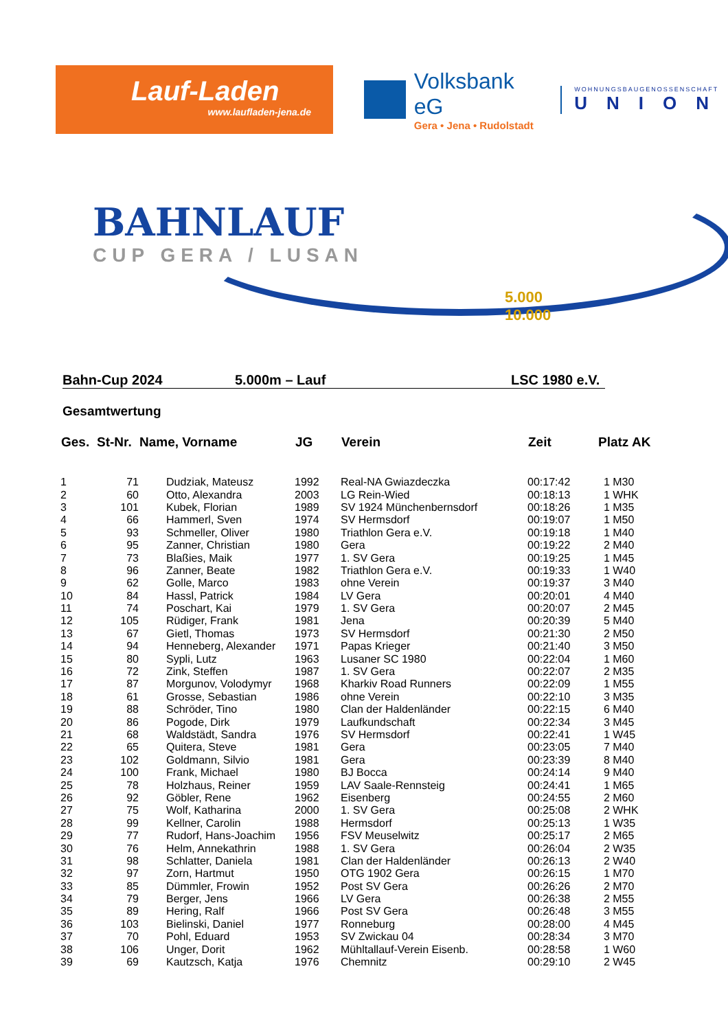Lauf-Laden
www.laufladen-jena.de
Volksbank eG
Gera • Jena • Rudolstadt
WOHNUNGSBAUGENOSSENSCHAFT
UNION
BAHNLAUF
CUP GERA / LUSAN
5.000
10.000
Bahn-Cup 2024 5.000m – Lauf LSC 1980 e.V.
Gesamtwertung
| Ges. | St-Nr. | Name, Vorname | JG | Verein | Zeit | Platz AK |
| --- | --- | --- | --- | --- | --- | --- |
| 1 | 71 | Dudziak, Mateusz | 1992 | Real-NA Gwiazdeczka | 00:17:42 | 1 M30 |
| 2 | 60 | Otto, Alexandra | 2003 | LG Rein-Wied | 00:18:13 | 1 WHK |
| 3 | 101 | Kubek, Florian | 1989 | SV 1924 Münchenbernsdorf | 00:18:26 | 1 M35 |
| 4 | 66 | Hammerl, Sven | 1974 | SV Hermsdorf | 00:19:07 | 1 M50 |
| 5 | 93 | Schmeller, Oliver | 1980 | Triathlon Gera e.V. | 00:19:18 | 1 M40 |
| 6 | 95 | Zanner, Christian | 1980 | Gera | 00:19:22 | 2 M40 |
| 7 | 73 | Blaßies, Maik | 1977 | 1. SV Gera | 00:19:25 | 1 M45 |
| 8 | 96 | Zanner, Beate | 1982 | Triathlon Gera e.V. | 00:19:33 | 1 W40 |
| 9 | 62 | Golle, Marco | 1983 | ohne Verein | 00:19:37 | 3 M40 |
| 10 | 84 | Hassl, Patrick | 1984 | LV Gera | 00:20:01 | 4 M40 |
| 11 | 74 | Poschart, Kai | 1979 | 1. SV Gera | 00:20:07 | 2 M45 |
| 12 | 105 | Rüdiger, Frank | 1981 | Jena | 00:20:39 | 5 M40 |
| 13 | 67 | Gietl, Thomas | 1973 | SV Hermsdorf | 00:21:30 | 2 M50 |
| 14 | 94 | Henneberg, Alexander | 1971 | Papas Krieger | 00:21:40 | 3 M50 |
| 15 | 80 | Sypli, Lutz | 1963 | Lusaner SC 1980 | 00:22:04 | 1 M60 |
| 16 | 72 | Zink, Steffen | 1987 | 1. SV Gera | 00:22:07 | 2 M35 |
| 17 | 87 | Morgunov, Volodymyr | 1968 | Kharkiv Road Runners | 00:22:09 | 1 M55 |
| 18 | 61 | Grosse, Sebastian | 1986 | ohne Verein | 00:22:10 | 3 M35 |
| 19 | 88 | Schröder, Tino | 1980 | Clan der Haldenländer | 00:22:15 | 6 M40 |
| 20 | 86 | Pogode, Dirk | 1979 | Laufkundschaft | 00:22:34 | 3 M45 |
| 21 | 68 | Waldstädt, Sandra | 1976 | SV Hermsdorf | 00:22:41 | 1 W45 |
| 22 | 65 | Quitera, Steve | 1981 | Gera | 00:23:05 | 7 M40 |
| 23 | 102 | Goldmann, Silvio | 1981 | Gera | 00:23:39 | 8 M40 |
| 24 | 100 | Frank, Michael | 1980 | BJ Bocca | 00:24:14 | 9 M40 |
| 25 | 78 | Holzhaus, Reiner | 1959 | LAV Saale-Rennsteig | 00:24:41 | 1 M65 |
| 26 | 92 | Göbler, Rene | 1962 | Eisenberg | 00:24:55 | 2 M60 |
| 27 | 75 | Wolf, Katharina | 2000 | 1. SV Gera | 00:25:08 | 2 WHK |
| 28 | 99 | Kellner, Carolin | 1988 | Hermsdorf | 00:25:13 | 1 W35 |
| 29 | 77 | Rudorf, Hans-Joachim | 1956 | FSV Meuselwitz | 00:25:17 | 2 M65 |
| 30 | 76 | Helm, Annekathrin | 1988 | 1. SV Gera | 00:26:04 | 2 W35 |
| 31 | 98 | Schlatter, Daniela | 1981 | Clan der Haldenländer | 00:26:13 | 2 W40 |
| 32 | 97 | Zorn, Hartmut | 1950 | OTG 1902 Gera | 00:26:15 | 1 M70 |
| 33 | 85 | Dümmler, Frowin | 1952 | Post SV Gera | 00:26:26 | 2 M70 |
| 34 | 79 | Berger, Jens | 1966 | LV Gera | 00:26:38 | 2 M55 |
| 35 | 89 | Hering, Ralf | 1966 | Post SV Gera | 00:26:48 | 3 M55 |
| 36 | 103 | Bielinski, Daniel | 1977 | Ronneburg | 00:28:00 | 4 M45 |
| 37 | 70 | Pohl, Eduard | 1953 | SV Zwickau 04 | 00:28:34 | 3 M70 |
| 38 | 106 | Unger, Dorit | 1962 | Mühltallauf-Verein Eisenb. | 00:28:58 | 1 W60 |
| 39 | 69 | Kautzsch, Katja | 1976 | Chemnitz | 00:29:10 | 2 W45 |